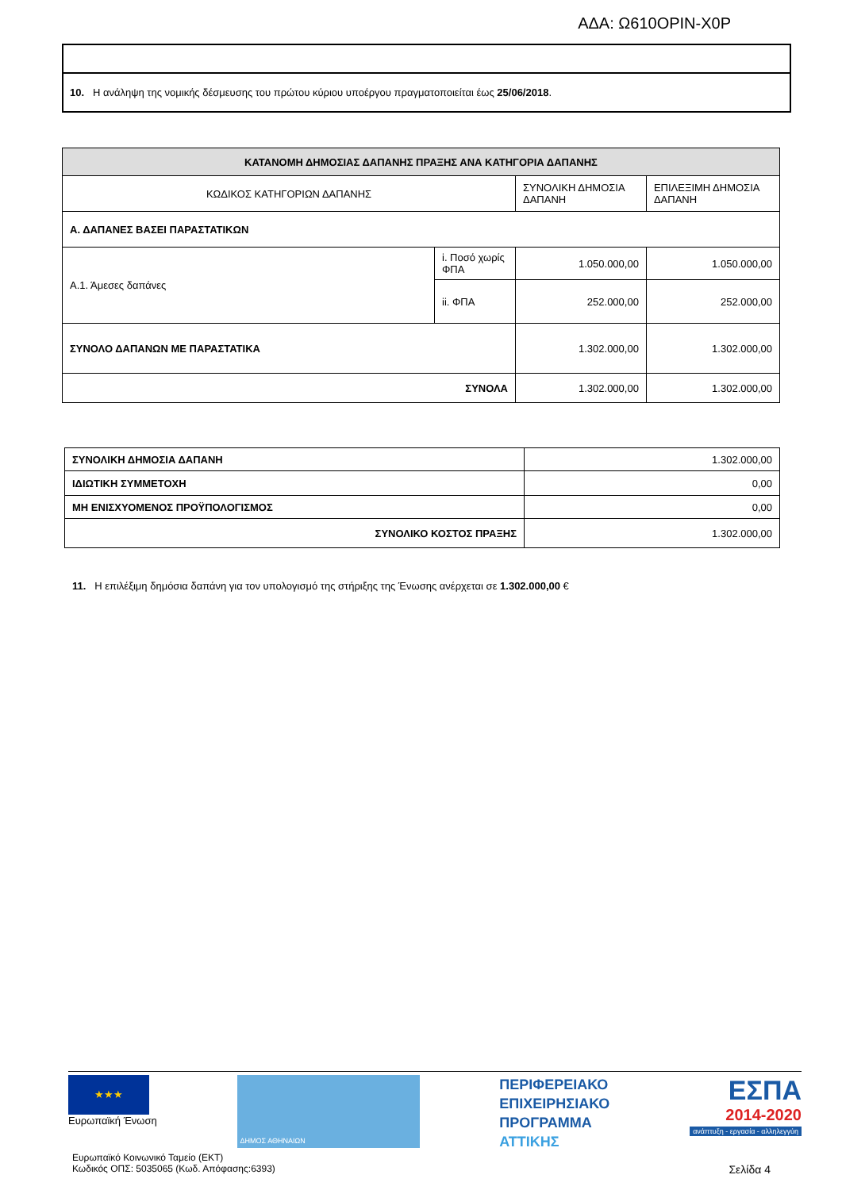ΑΔΑ: Ω610ΟΡΙΝ-Χ0Ρ
10. Η ανάληψη της νομικής δέσμευσης του πρώτου κύριου υποέργου πραγματοποιείται έως 25/06/2018.
| ΚΑΤΑΝΟΜΗ ΔΗΜΟΣΙΑΣ ΔΑΠΑΝΗΣ ΠΡΑΞΗΣ ΑΝΑ ΚΑΤΗΓΟΡΙΑ ΔΑΠΑΝΗΣ | | | |
| --- | --- | --- | --- |
| ΚΩΔΙΚΟΣ ΚΑΤΗΓΟΡΙΩΝ ΔΑΠΑΝΗΣ | | ΣΥΝΟΛΙΚΗ ΔΗΜΟΣΙΑ ΔΑΠΑΝΗ | ΕΠΙΛΕΞΙΜΗ ΔΗΜΟΣΙΑ ΔΑΠΑΝΗ |
| Α. ΔΑΠΑΝΕΣ ΒΑΣΕΙ ΠΑΡΑΣΤΑΤΙΚΩΝ | | | |
| Α.1. Άμεσες δαπάνες | i. Ποσό χωρίς ΦΠΑ | 1.050.000,00 | 1.050.000,00 |
| | ii. ΦΠΑ | 252.000,00 | 252.000,00 |
| ΣΥΝΟΛΟ ΔΑΠΑΝΩΝ ΜΕ ΠΑΡΑΣΤΑΤΙΚΑ | | 1.302.000,00 | 1.302.000,00 |
| ΣΥΝΟΛΑ | | 1.302.000,00 | 1.302.000,00 |
| ΣΥΝΟΛΙΚΗ ΔΗΜΟΣΙΑ ΔΑΠΑΝΗ | 1.302.000,00 |
| ΙΔΙΩΤΙΚΗ ΣΥΜΜΕΤΟΧΗ | 0,00 |
| ΜΗ ΕΝΙΣΧΥΟΜΕΝΟΣ ΠΡΟΫΠΟΛΟΓΙΣΜΟΣ | 0,00 |
| ΣΥΝΟΛΙΚΟ ΚΟΣΤΟΣ ΠΡΑΞΗΣ | 1.302.000,00 |
11. Η επιλέξιμη δημόσια δαπάνη για τον υπολογισμό της στήριξης της Ένωσης ανέρχεται σε 1.302.000,00 €
★★★
Ευρωπαϊκή Ένωση
ΔΗΜΟΣ ΑΘΗΝΑΙΩΝ
ΠΕΡΙΦΕΡΕΙΑΚΟ
ΕΠΙΧΕΙΡΗΣΙΑΚΟ
ΠΡΟΓΡΑΜΜΑ
ΑΤΤΙΚΗΣ
ΕΣΠΑ
2014-2020
ανάπτυξη - εργασία - αλληλεγγύη
Ευρωπαϊκό Κοινωνικό Ταμείο (ΕΚΤ)
Κωδικός ΟΠΣ: 5035065 (Κωδ. Απόφασης:6393)
Σελίδα 4